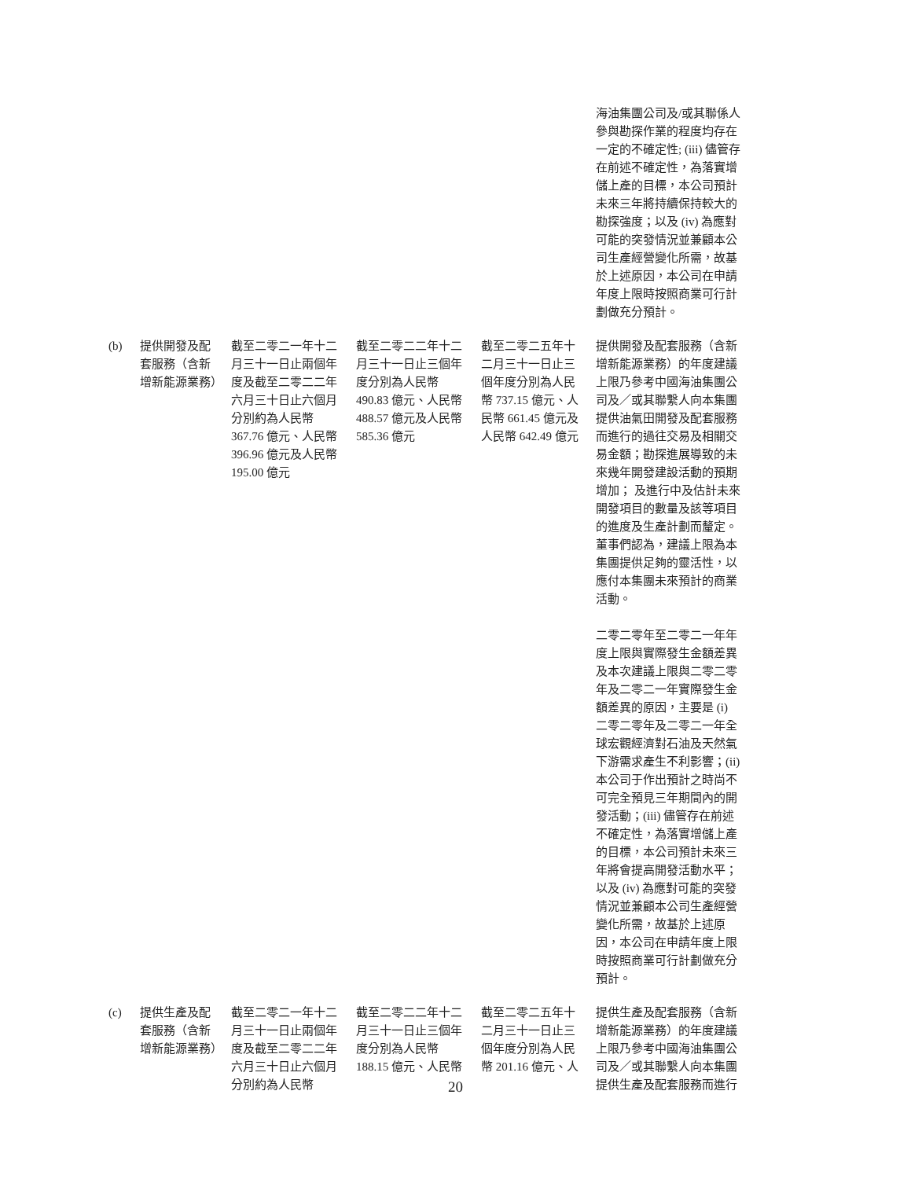| | | | | | 海油集團公司及/或其聯係人參與勘探作業的程度均存在一定的不確定性; (iii) 儘管存在前述不確定性，為落實增儲上產的目標，本公司預計未來三年將持續保持較大的勘探強度；以及 (iv) 為應對可能的突發情況並兼顧本公司生產經營變化所需，故基於上述原因，本公司在申請年度上限時按照商業可行計劃做充分預計。 |
| (b) | 提供開發及配套服務（含新增新能源業務） | 截至二零二一年十二月三十一日止兩個年度及截至二零二二年六月三十日止六個月分別約為人民幣367.76 億元、人民幣396.96 億元及人民幣195.00 億元 | 截至二零二二年十二月三十一日止三個年度分別為人民幣490.83 億元、人民幣488.57 億元及人民幣585.36 億元 | 截至二零二五年十二月三十一日止三個年度分別為人民幣 737.15 億元、人民幣 661.45 億元及人民幣 642.49 億元 | 提供開發及配套服務（含新增新能源業務）的年度建議上限乃參考中國海油集團公司及／或其聯繫人向本集團提供油氣田開發及配套服務而進行的過往交易及相關交易金額；勘探進展導致的未來幾年開發建設活動的預期增加； 及進行中及估計未來開發項目的數量及該等項目的進度及生產計劃而釐定。董事們認為，建議上限為本集團提供足夠的靈活性，以應付本集團未來預計的商業活動。 二零二零年至二零二一年年度上限與實際發生金額差異及本次建議上限與二零二零年及二零二一年實際發生金額差異的原因，主要是 (i) 二零二零年及二零二一年全球宏觀經濟對石油及天然氣下游需求產生不利影響；(ii) 本公司于作出預計之時尚不可完全預見三年期間內的開發活動；(iii) 儘管存在前述不確定性，為落實增儲上產的目標，本公司預計未來三年將會提高開發活動水平；以及 (iv) 為應對可能的突發情況並兼顧本公司生產經營變化所需，故基於上述原因，本公司在申請年度上限時按照商業可行計劃做充分預計。 |
| (c) | 提供生產及配套服務（含新增新能源業務） | 截至二零二一年十二月三十一日止兩個年度及截至二零二二年六月三十日止六個月分別約為人民幣 | 截至二零二二年十二月三十一日止三個年度分別為人民幣188.15 億元、人民幣 | 截至二零二五年十二月三十一日止三個年度分別為人民幣 201.16 億元、人 | 提供生產及配套服務（含新增新能源業務）的年度建議上限乃參考中國海油集團公司及／或其聯繫人向本集團提供生產及配套服務而進行 |
20